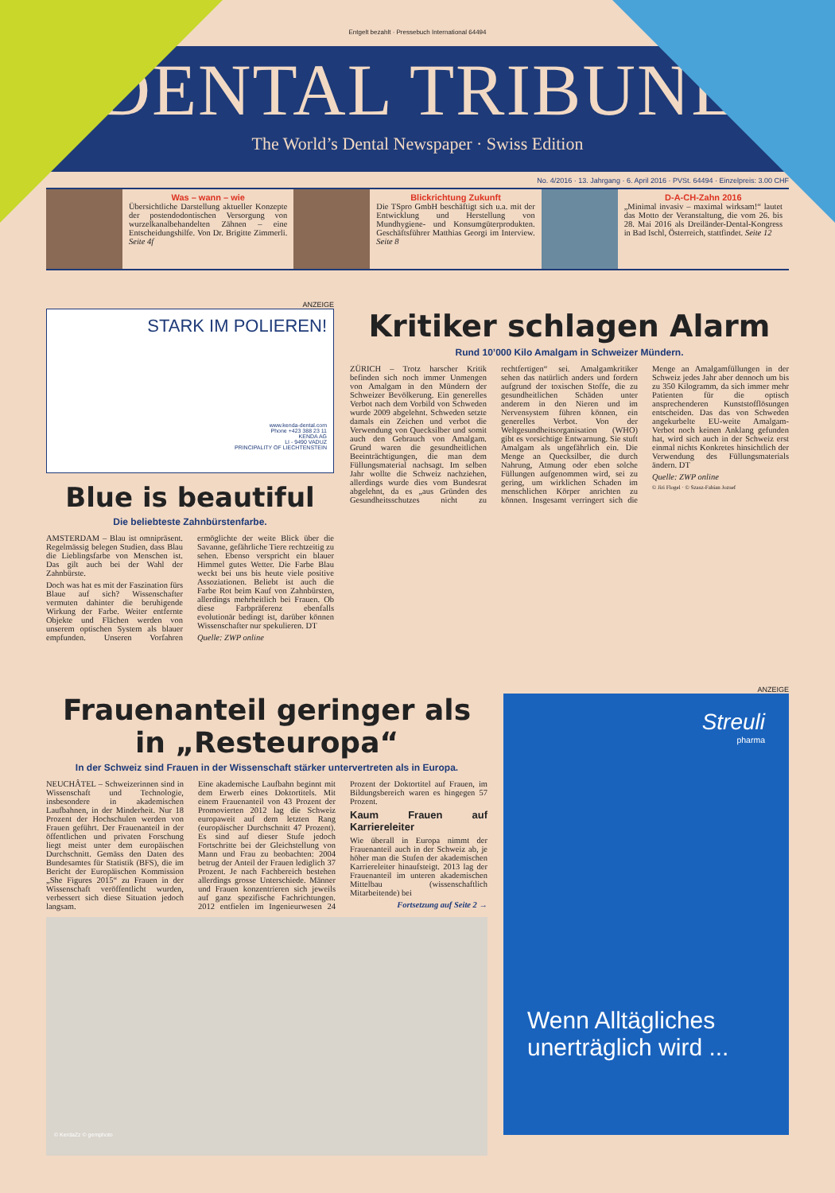Entgelt bezahlt · Pressebuch International 64494
DENTAL TRIBUNE
The World’s Dental Newspaper · Swiss Edition
No. 4/2016 · 13. Jahrgang · 6. April 2016 · PVSt. 64494 · Einzelpreis: 3.00 CHF
Was – wann – wie
Übersichtliche Darstellung aktueller Konzepte der postendodontischen Versorgung von wurzelkanalbehandelten Zähnen – eine Entscheidungshilfe. Von Dr. Brigitte Zimmerli. Seite 4f
Blickrichtung Zukunft
Die TSpro GmbH beschäftigt sich u.a. mit der Entwicklung und Herstellung von Mundhygiene- und Konsumgüterprodukten. Geschäftsführer Matthias Georgi im Interview. Seite 8
D-A-CH-Zahn 2016
„Minimal invasiv – maximal wirksam!“ lautet das Motto der Veranstaltung, die vom 26. bis 28. Mai 2016 als Dreiländer-Dental-Kongress in Bad Ischl, Österreich, stattfindet. Seite 12
ANZEIGE
STARK IM POLIEREN!
www.kenda-dental.com
Phone +423 388 23 11
KENDA AG
LI - 9490 VADUZ
PRINCIPALITY OF LIECHTENSTEIN
Blue is beautiful
Die beliebteste Zahnbürstenfarbe.
AMSTERDAM – Blau ist omnipräsent. Regelmässig belegen Studien, dass Blau die Lieblingsfarbe von Menschen ist. Das gilt auch bei der Wahl der Zahnbürste.
Doch was hat es mit der Faszination fürs Blaue auf sich? Wissenschafter vermuten dahinter die beruhigende Wirkung der Farbe. Weiter entfernte Objekte und Flächen werden von unserem optischen System als blauer empfunden. Unseren Vorfahren ermöglichte der weite Blick über die Savanne, gefährliche Tiere rechtzeitig zu sehen. Ebenso verspricht ein blauer Himmel gutes Wetter. Die Farbe Blau weckt bei uns bis heute viele positive Assoziationen. Beliebt ist auch die Farbe Rot beim Kauf von Zahnbürsten, allerdings mehrheitlich bei Frauen. Ob diese Farbpräferenz ebenfalls evolutionär bedingt ist, darüber können Wissenschafter nur spekulieren. DT
Quelle: ZWP online
Kritiker schlagen Alarm
Rund 10’000 Kilo Amalgam in Schweizer Mündern.
ZÜRICH – Trotz harscher Kritik befinden sich noch immer Unmengen von Amalgam in den Mündern der Schweizer Bevölkerung. Ein generelles Verbot nach dem Vorbild von Schweden wurde 2009 abgelehnt. Schweden setzte damals ein Zeichen und verbot die Verwendung von Quecksilber und somit auch den Gebrauch von Amalgam. Grund waren die gesundheitlichen Beeinträchtigungen, die man dem Füllungsmaterial nachsagt. Im selben Jahr wollte die Schweiz nachziehen, allerdings wurde dies vom Bundesrat abgelehnt, da es „aus Gründen des Gesundheitsschutzes nicht zu rechtfertigen“ sei. Amalgamkritiker sehen das natürlich anders und fordern aufgrund der toxischen Stoffe, die zu gesundheitlichen Schäden unter anderem in den Nieren und im Nervensystem führen können, ein generelles Verbot. Von der Weltgesundheitsorganisation (WHO) gibt es vorsichtige Entwarnung. Sie stuft Amalgam als ungefährlich ein. Die Menge an Quecksilber, die durch Nahrung, Atmung oder eben solche Füllungen aufgenommen wird, sei zu gering, um wirklichen Schaden im menschlichen Körper anrichten zu können. Insgesamt verringert sich die Menge an Amalgamfüllungen in der Schweiz jedes Jahr aber dennoch um bis zu 350 Kilogramm, da sich immer mehr Patienten für die optisch ansprechenderen Kunststofflösungen entscheiden. Das das von Schweden angekurbelte EU-weite Amalgam-Verbot noch keinen Anklang gefunden hat, wird sich auch in der Schweiz erst einmal nichts Konkretes hinsichtlich der Verwendung des Füllungsmaterials ändern. DT
Quelle: ZWP online
© Jiri Flogel · © Szasz-Fabian Jozsef
Frauenanteil geringer als in „Resteuropa“
In der Schweiz sind Frauen in der Wissenschaft stärker untervertreten als in Europa.
NEUCHÂTEL – Schweizerinnen sind in Wissenschaft und Technologie, insbesondere in akademischen Laufbahnen, in der Minderheit. Nur 18 Prozent der Hochschulen werden von Frauen geführt. Der Frauenanteil in der öffentlichen und privaten Forschung liegt meist unter dem europäischen Durchschnitt. Gemäss den Daten des Bundesamtes für Statistik (BFS), die im Bericht der Europäischen Kommission „She Figures 2015“ zu Frauen in der Wissenschaft veröffentlicht wurden, verbessert sich diese Situation jedoch langsam.
Eine akademische Laufbahn beginnt mit dem Erwerb eines Doktortitels. Mit einem Frauenanteil von 43 Prozent der Promovierten 2012 lag die Schweiz europaweit auf dem letzten Rang (europäischer Durchschnitt 47 Prozent). Es sind auf dieser Stufe jedoch Fortschritte bei der Gleichstellung von Mann und Frau zu beobachten: 2004 betrug der Anteil der Frauen lediglich 37 Prozent. Je nach Fachbereich bestehen allerdings grosse Unterschiede. Männer und Frauen konzentrieren sich jeweils auf ganz spezifische Fachrichtungen. 2012 entfielen im Ingenieurwesen 24 Prozent der Doktortitel auf Frauen, im Bildungsbereich waren es hingegen 57 Prozent.
Kaum Frauen auf Karriereleiter
Wie überall in Europa nimmt der Frauenanteil auch in der Schweiz ab, je höher man die Stufen der akademischen Karriereleiter hinaufsteigt. 2013 lag der Frauenanteil im unteren akademischen Mittelbau (wissenschaftlich Mitarbeitende) bei
Fortsetzung auf Seite 2 →
© KerdaZz © gemphoto
ANZEIGE
Streuli
pharma
Wenn Alltägliches
unerträglich wird ...